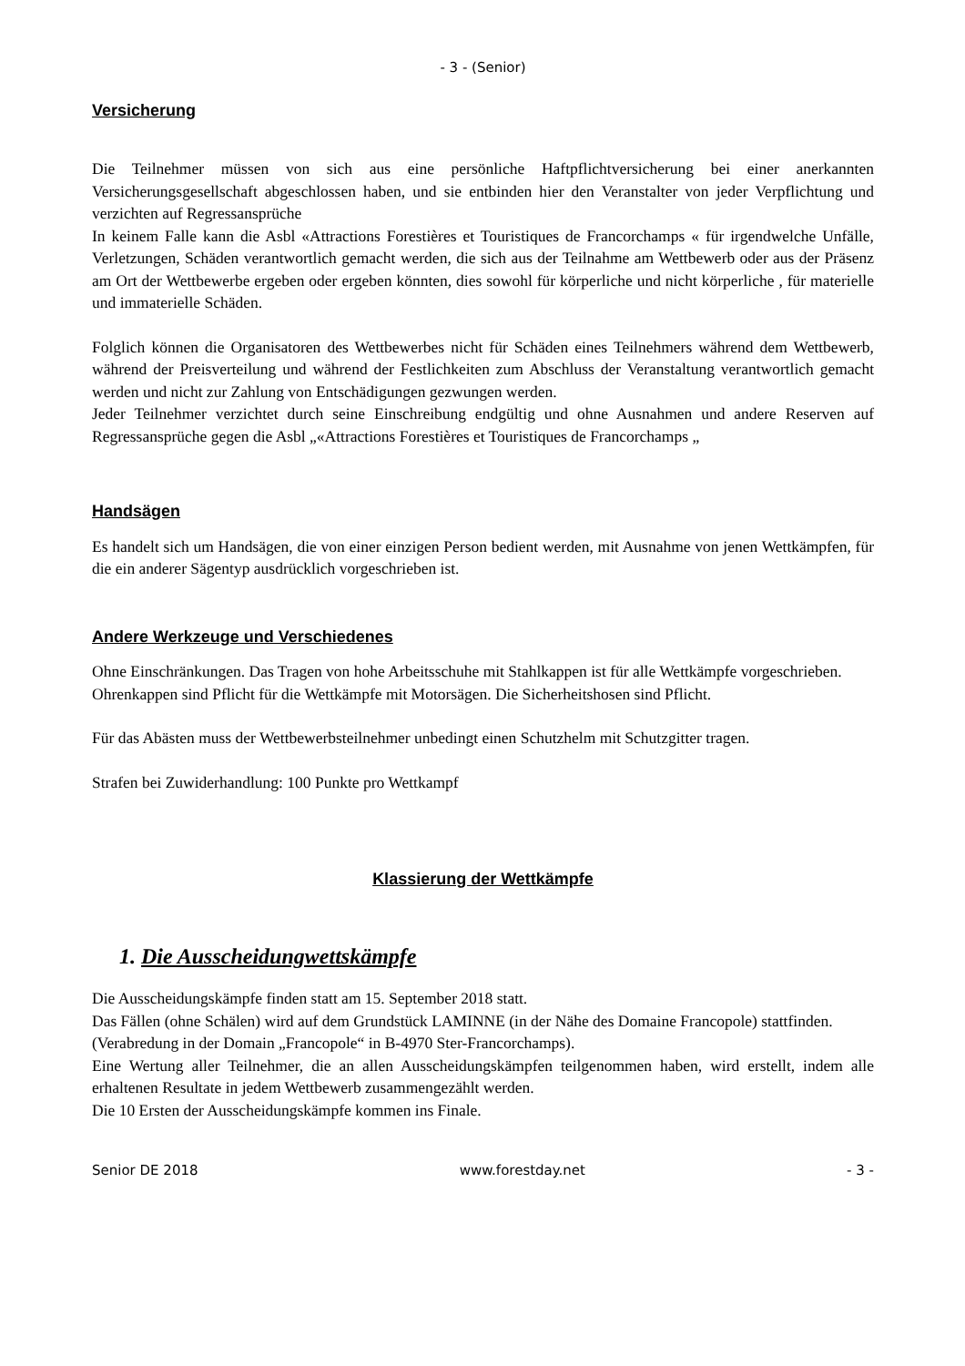- 3 - (Senior)
Versicherung
Die Teilnehmer müssen von sich aus eine persönliche Haftpflichtversicherung bei einer anerkannten Versicherungsgesellschaft abgeschlossen haben, und sie entbinden hier den Veranstalter von jeder Verpflichtung und verzichten auf Regressansprüche
In keinem Falle kann die Asbl «Attractions Forestières et Touristiques de Francorchamps « für irgendwelche Unfälle, Verletzungen, Schäden verantwortlich gemacht werden, die sich aus der Teilnahme am Wettbewerb oder aus der Präsenz am Ort der Wettbewerbe ergeben oder ergeben könnten, dies sowohl für körperliche und nicht körperliche , für materielle und immaterielle Schäden.
Folglich können die Organisatoren des Wettbewerbes nicht für Schäden eines Teilnehmers während dem Wettbewerb, während der Preisverteilung und während der Festlichkeiten zum Abschluss der Veranstaltung verantwortlich gemacht werden und nicht zur Zahlung von Entschädigungen gezwungen werden.
Jeder Teilnehmer verzichtet durch seine Einschreibung endgültig und ohne Ausnahmen und andere Reserven auf Regressansprüche gegen die Asbl „«Attractions Forestières et Touristiques de Francorchamps „
Handsägen
Es handelt sich um Handsägen, die von einer einzigen Person bedient werden, mit Ausnahme von jenen Wettkämpfen, für die ein anderer Sägentyp ausdrücklich vorgeschrieben ist.
Andere Werkzeuge und Verschiedenes
Ohne Einschränkungen. Das Tragen von hohe Arbeitsschuhe mit Stahlkappen ist für alle Wettkämpfe vorgeschrieben.
Ohrenkappen sind Pflicht für die Wettkämpfe mit Motorsägen. Die Sicherheitshosen sind Pflicht.
Für das Abästen muss der Wettbewerbsteilnehmer unbedingt einen Schutzhelm mit Schutzgitter tragen.
Strafen bei Zuwiderhandlung: 100 Punkte pro Wettkampf
Klassierung der Wettkämpfe
1. Die Ausscheidungwettskämpfe
Die Ausscheidungskämpfe finden statt am 15. September 2018 statt.
Das Fällen (ohne Schälen) wird auf dem Grundstück LAMINNE (in der Nähe des Domaine Francopole) stattfinden.
(Verabredung in der Domain „Francopole“ in B-4970 Ster-Francorchamps).
Eine Wertung aller Teilnehmer, die an allen Ausscheidungskämpfen teilgenommen haben, wird erstellt, indem alle erhaltenen Resultate in jedem Wettbewerb zusammengezählt werden.
Die 10 Ersten der Ausscheidungskämpfe kommen ins Finale.
Senior DE 2018 www.forestday.net - 3 -